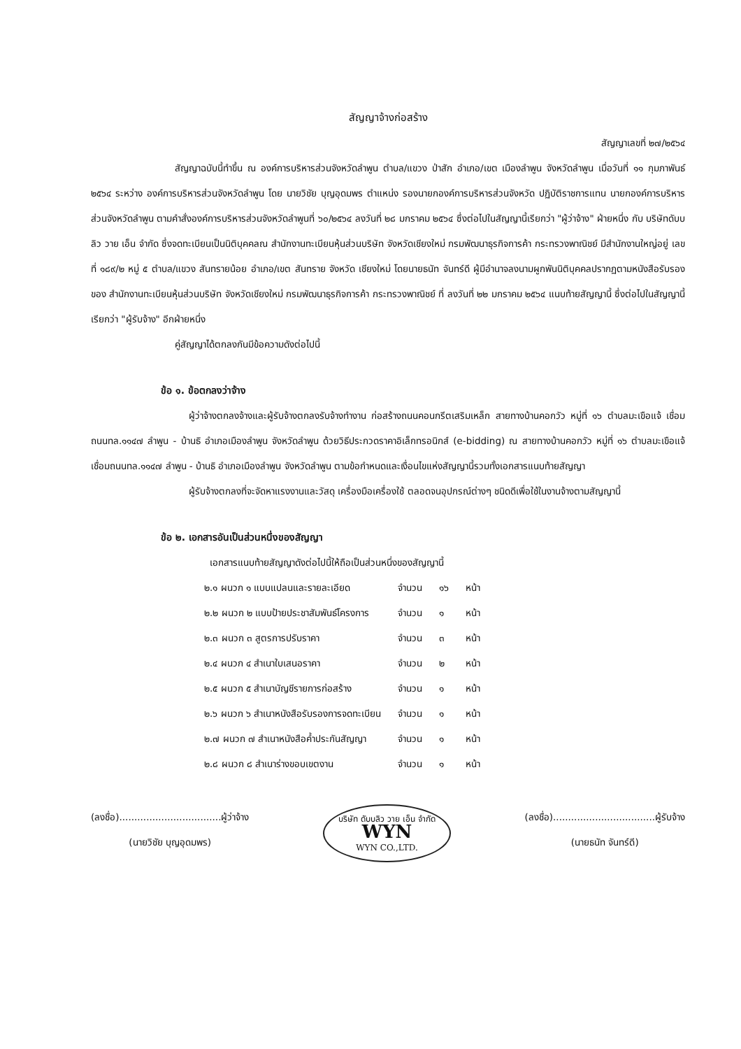สัญญาจ้างก่อสร้าง
สัญญาเลขที่ ๒๗/๒๕๖๔
สัญญาฉบับนี้ทำขึ้น ณ องค์การบริหารส่วนจังหวัดลำพูน ตำบล/แขวง ป่าสัก อำเภอ/เขต เมืองลำพูน จังหวัดลำพูน เมื่อวันที่ ๑๑ กุมภาพันธ์ ๒๕๖๔ ระหว่าง องค์การบริหารส่วนจังหวัดลำพูน โดย นายวิชัย บุญอุดมพร ตำแหน่ง รองนายกองค์การบริหารส่วนจังหวัด ปฏิบัติราชการแทน นายกองค์การบริหารส่วนจังหวัดลำพูน ตามคำสั่งองค์การบริหารส่วนจังหวัดลำพูนที่ ๖๐/๒๕๖๔ ลงวันที่ ๒๘ มกราคม ๒๕๖๔ ซึ่งต่อไปในสัญญานี้เรียกว่า "ผู้ว่าจ้าง" ฝ่ายหนึ่ง กับ บริษัทดับบลิว วาย เอ็น จำกัด ซึ่งจดทะเบียนเป็นนิติบุคคลณ สำนักงานทะเบียนหุ้นส่วนบริษัท จังหวัดเชียงใหม่ กรมพัฒนาธุรกิจการค้า กระทรวงพาณิชย์ มีสำนักงานใหญ่อยู่ เลขที่ ๑๘๙/๒ หมู่ ๕ ตำบล/แขวง สันทรายน้อย อำเภอ/เขต สันทราย จังหวัด เชียงใหม่ โดยนายธนัท จันทร์ดี ผู้มีอำนาจลงนามผูกพันนิติบุคคลปรากฏตามหนังสือรับรองของ สำนักงานทะเบียนหุ้นส่วนบริษัท จังหวัดเชียงใหม่ กรมพัฒนาธุรกิจการค้า กระทรวงพาณิชย์ ที่ ลงวันที่ ๒๒ มกราคม ๒๕๖๔ แนบท้ายสัญญานี้ ซึ่งต่อไปในสัญญานี้เรียกว่า "ผู้รับจ้าง" อีกฝ่ายหนึ่ง
คู่สัญญาได้ตกลงกันมีข้อความดังต่อไปนี้
ข้อ ๑. ข้อตกลงว่าจ้าง
ผู้ว่าจ้างตกลงจ้างและผู้รับจ้างตกลงรับจ้างทำงาน ก่อสร้างถนนคอนกรีตเสริมเหล็ก สายทางบ้านคอกวัว หมู่ที่ ๑๖ ตำบลมะเขือแจ้ เชื่อมถนนทล.๑๑๔๗ ลำพูน - บ้านธิ อำเภอเมืองลำพูน จังหวัดลำพูน ด้วยวิธีประกวดราคาอิเล็กทรอนิกส์ (e-bidding) ณ สายทางบ้านคอกวัว หมู่ที่ ๑๖ ตำบลมะเขือแจ้ เชื่อมถนนทล.๑๑๔๗ ลำพูน - บ้านธิ อำเภอเมืองลำพูน จังหวัดลำพูน ตามข้อกำหนดและเงื่อนไขแห่งสัญญานี้รวมทั้งเอกสารแนบท้ายสัญญา
ผู้รับจ้างตกลงที่จะจัดหาแรงงานและวัสดุ เครื่องมือเครื่องใช้ ตลอดจนอุปกรณ์ต่างๆ ชนิดดีเพื่อใช้ในงานจ้างตามสัญญานี้
ข้อ ๒. เอกสารอันเป็นส่วนหนึ่งของสัญญา
เอกสารแนบท้ายสัญญาดังต่อไปนี้ให้ถือเป็นส่วนหนึ่งของสัญญานี้
| ๒.๑ ผนวก ๑ แบบแปลนและรายละเอียด | จำนวน | ๑๖ | หน้า |
| ๒.๒ ผนวก ๒ แบบป้ายประชาสัมพันธ์โครงการ | จำนวน | ๑ | หน้า |
| ๒.๓ ผนวก ๓ สูตรการปรับราคา | จำนวน | ๓ | หน้า |
| ๒.๔ ผนวก ๔ สำเนาใบเสนอราคา | จำนวน | ๒ | หน้า |
| ๒.๕ ผนวก ๕ สำเนาบัญชีรายการก่อสร้าง | จำนวน | ๑ | หน้า |
| ๒.๖ ผนวก ๖ สำเนาหนังสือรับรองการจดทะเบียน | จำนวน | ๑ | หน้า |
| ๒.๗ ผนวก ๗ สำเนาหนังสือค้ำประกันสัญญา | จำนวน | ๑ | หน้า |
| ๒.๘ ผนวก ๘ สำเนาร่างขอบเขตงาน | จำนวน | ๑ | หน้า |
(ลงชื่อ)..................................ผู้ว่าจ้าง
(นายวิชัย บุญอุดมพร)
บริษัท ดับบลิว วาย เอ็น จำกัด
WYN
WYN CO.,LTD.
(ลงชื่อ)..................................ผู้รับจ้าง
(นายธนัท จันทร์ดี)